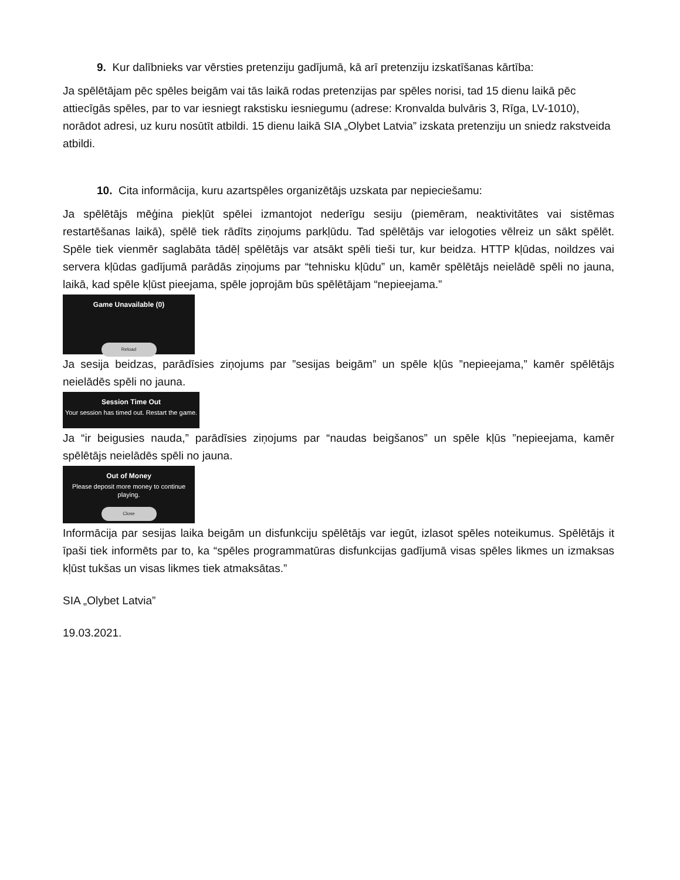9. Kur dalībnieks var vērsties pretenziju gadījumā, kā arī pretenziju izskatīšanas kārtība:
Ja spēlētājam pēc spēles beigām vai tās laikā rodas pretenzijas par spēles norisi, tad 15 dienu laikā pēc attiecīgās spēles, par to var iesniegt rakstisku iesniegumu (adrese: Kronvalda bulvāris 3, Rīga, LV-1010), norādot adresi, uz kuru nosūtīt atbildi. 15 dienu laikā SIA „Olybet Latvia” izskata pretenziju un sniedz rakstveida atbildi.
10. Cita informācija, kuru azartspēles organizētājs uzskata par nepieciešamu:
Ja spēlētājs mēģina piekļūt spēlei izmantojot nederīgu sesiju (piemēram, neaktivitātes vai sistēmas restartēšanas laikā), spēlē tiek rādīts ziņojums parkļūdu. Tad spēlētājs var ielogoties vēlreiz un sākt spēlēt. Spēle tiek vienmēr saglabāta tādēļ spēlētājs var atsākt spēli tieši tur, kur beidza. HTTP kļūdas, noildzes vai servera kļūdas gadījumā parādās ziņojums par “tehnisku kļūdu” un, kamēr spēlētājs neielādē spēli no jauna, laikā, kad spēle kļūst pieejama, spēle joprojām būs spēlētājam “nepieejama.”
Game Unavailable (0)
Reload
Ja sesija beidzas, parādīsies ziņojums par ”sesijas beigām” un spēle kļūs ”nepieejama,” kamēr spēlētājs neielādēs spēli no jauna.
Session Time Out
Your session has timed out. Restart the game.
Ja “ir beigusies nauda,” parādīsies ziņojums par “naudas beigšanos” un spēle kļūs ”nepieejama, kamēr spēlētājs neielādēs spēli no jauna.
Out of Money
Please deposit more money to continue
playing.
Close
Informācija par sesijas laika beigām un disfunkciju spēlētājs var iegūt, izlasot spēles noteikumus. Spēlētājs it īpaši tiek informēts par to, ka “spēles programmatūras disfunkcijas gadījumā visas spēles likmes un izmaksas kļūst tukšas un visas likmes tiek atmaksātas.”
SIA „Olybet Latvia”
19.03.2021.